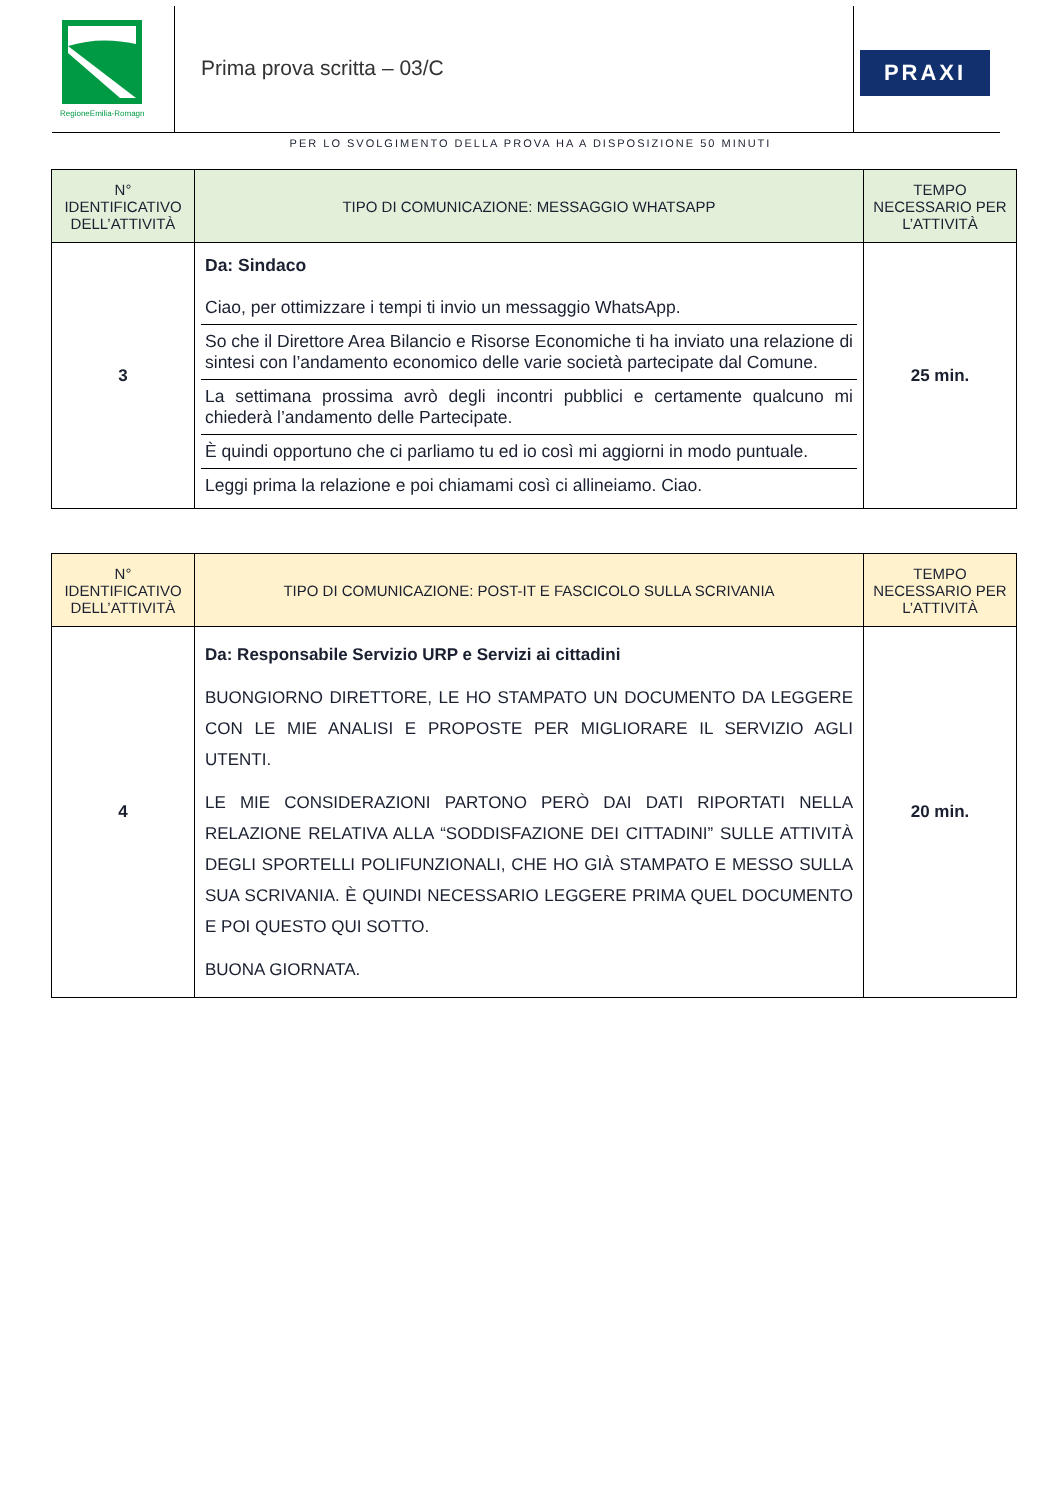RegioneEmilia-Romagna
Prima prova scritta – 03/C
PRAXI
PER LO SVOLGIMENTO DELLA PROVA HA A DISPOSIZIONE 50 MINUTI
| N° IDENTIFICATIVO DELL’ATTIVITÀ | TIPO DI COMUNICAZIONE: MESSAGGIO WHATSAPP | TEMPO NECESSARIO PER L’ATTIVITÀ |
| --- | --- | --- |
| 3 | Da: Sindaco Ciao, per ottimizzare i tempi ti invio un messaggio WhatsApp. So che il Direttore Area Bilancio e Risorse Economiche ti ha inviato una relazione di sintesi con l’andamento economico delle varie società partecipate dal Comune. La settimana prossima avrò degli incontri pubblici e certamente qualcuno mi chiederà l’andamento delle Partecipate. È quindi opportuno che ci parliamo tu ed io così mi aggiorni in modo puntuale. Leggi prima la relazione e poi chiamami così ci allineiamo. Ciao. | 25 min. |
| N° IDENTIFICATIVO DELL’ATTIVITÀ | TIPO DI COMUNICAZIONE: POST-IT E FASCICOLO SULLA SCRIVANIA | TEMPO NECESSARIO PER L’ATTIVITÀ |
| --- | --- | --- |
| 4 | Da: Responsabile Servizio URP e Servizi ai cittadini BUONGIORNO DIRETTORE, LE HO STAMPATO UN DOCUMENTO DA LEGGERE CON LE MIE ANALISI E PROPOSTE PER MIGLIORARE IL SERVIZIO AGLI UTENTI. LE MIE CONSIDERAZIONI PARTONO PERÒ DAI DATI RIPORTATI NELLA RELAZIONE RELATIVA ALLA “SODDISFAZIONE DEI CITTADINI” SULLE ATTIVITÀ DEGLI SPORTELLI POLIFUNZIONALI, CHE HO GIÀ STAMPATO E MESSO SULLA SUA SCRIVANIA. È QUINDI NECESSARIO LEGGERE PRIMA QUEL DOCUMENTO E POI QUESTO QUI SOTTO. BUONA GIORNATA. | 20 min. |